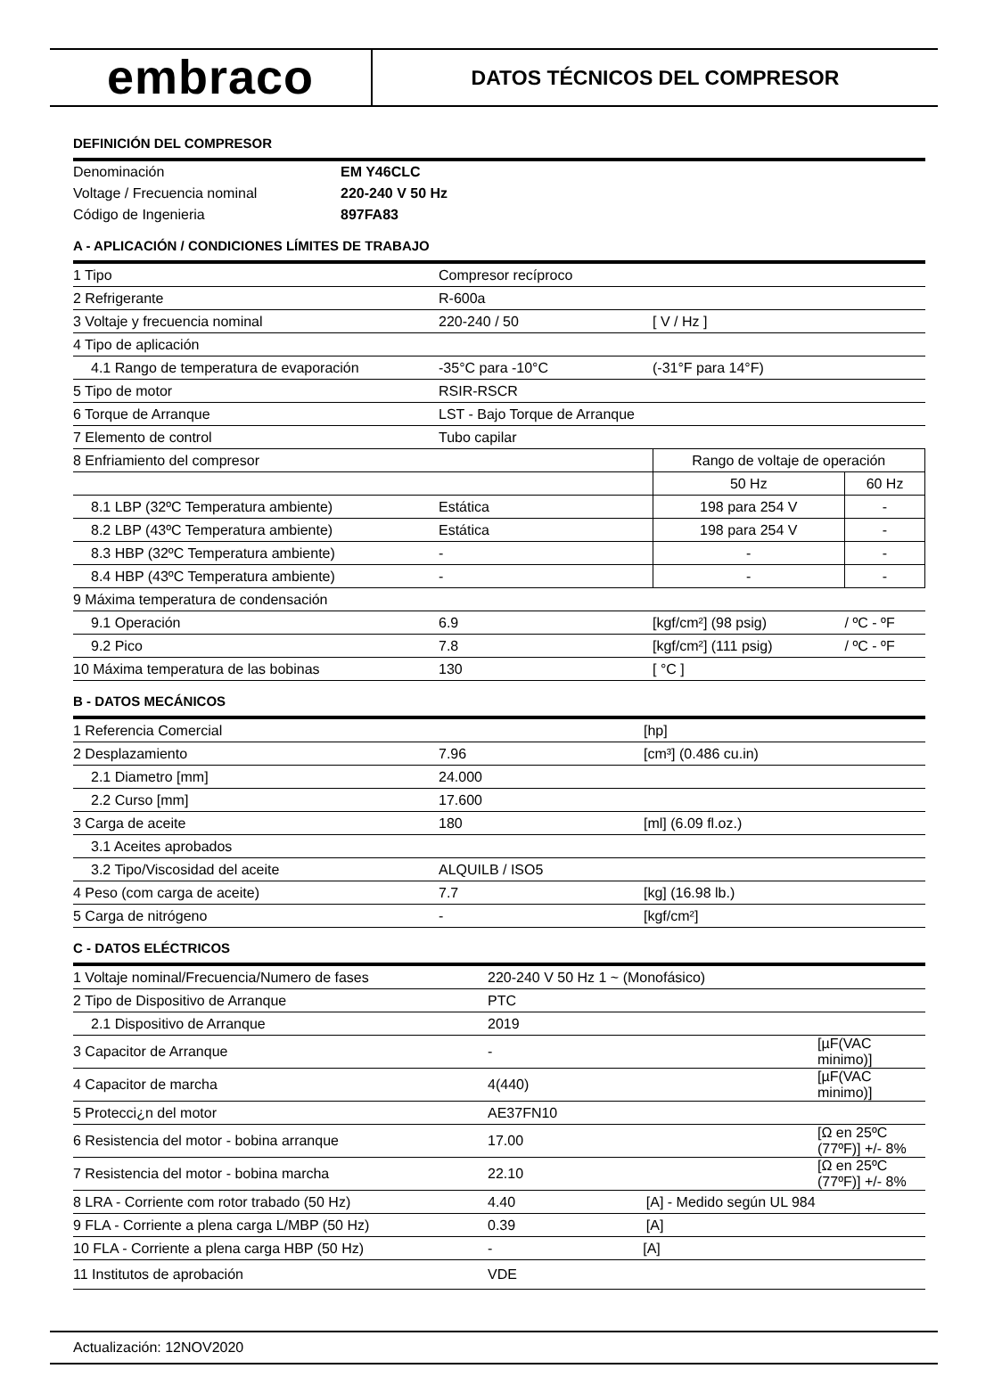embraco
DATOS TÉCNICOS DEL COMPRESOR
DEFINICIÓN DEL COMPRESOR
| Denominación | EM Y46CLC |
| Voltage / Frecuencia nominal | 220-240 V 50 Hz |
| Código de Ingenieria | 897FA83 |
A - APLICACIÓN / CONDICIONES LÍMITES DE TRABAJO
| 1 Tipo | Compresor recíproco | | |
| 2 Refrigerante | R-600a | | |
| 3 Voltaje y frecuencia nominal | 220-240 / 50 | [ V / Hz ] | |
| 4 Tipo de aplicación | | | |
| 4.1 Rango de temperatura de evaporación | -35°C para -10°C | (-31°F para 14°F) | |
| 5 Tipo de motor | RSIR-RSCR | | |
| 6 Torque de Arranque | LST - Bajo Torque de Arranque | | |
| 7 Elemento de control | Tubo capilar | | |
| 8 Enfriamiento del compresor | | Rango de voltaje de operación | |
| | | 50 Hz | 60 Hz |
| 8.1 LBP (32ºC Temperatura ambiente) | Estática | 198 para 254 V | - |
| 8.2 LBP (43ºC Temperatura ambiente) | Estática | 198 para 254 V | - |
| 8.3 HBP (32ºC Temperatura ambiente) | - | - | - |
| 8.4 HBP (43ºC Temperatura ambiente) | - | - | - |
| 9 Máxima temperatura de condensación | | | |
| 9.1 Operación | 6.9 | [kgf/cm²] (98 psig) | / ºC - ºF |
| 9.2 Pico | 7.8 | [kgf/cm²] (111 psig) | / ºC - ºF |
| 10 Máxima temperatura de las bobinas | 130 | [ °C ] | |
B - DATOS MECÁNICOS
| 1 Referencia Comercial | | [hp] |
| 2 Desplazamiento | 7.96 | [cm³] (0.486 cu.in) |
| 2.1 Diametro [mm] | 24.000 | |
| 2.2 Curso [mm] | 17.600 | |
| 3 Carga de aceite | 180 | [ml] (6.09 fl.oz.) |
| 3.1 Aceites aprobados | | |
| 3.2 Tipo/Viscosidad del aceite | ALQUILB / ISO5 | |
| 4 Peso (com carga de aceite) | 7.7 | [kg] (16.98 lb.) |
| 5 Carga de nitrógeno | - | [kgf/cm²] |
C - DATOS ELÉCTRICOS
| 1 Voltaje nominal/Frecuencia/Numero de fases | 220-240 V 50 Hz 1 ~ (Monofásico) | |
| 2 Tipo de Dispositivo de Arranque | PTC | |
| 2.1 Dispositivo de Arranque | 2019 | |
| 3 Capacitor de Arranque | - | [µF(VAC minimo)] |
| 4 Capacitor de marcha | 4(440) | [µF(VAC minimo)] |
| 5 Protecci¿n del motor | AE37FN10 | |
| 6 Resistencia del motor - bobina arranque | 17.00 | [Ω en 25ºC (77ºF)] +/- 8% |
| 7 Resistencia del motor - bobina marcha | 22.10 | [Ω en 25ºC (77ºF)] +/- 8% |
| 8 LRA - Corriente com rotor trabado (50 Hz) | 4.40 [A] - Medido según UL 984 | |
| 9 FLA - Corriente a plena carga L/MBP (50 Hz) | 0.39 [A] | |
| 10 FLA - Corriente a plena carga HBP (50 Hz) | - [A] | |
| 11 Institutos de aprobación | VDE | |
Actualización: 12NOV2020